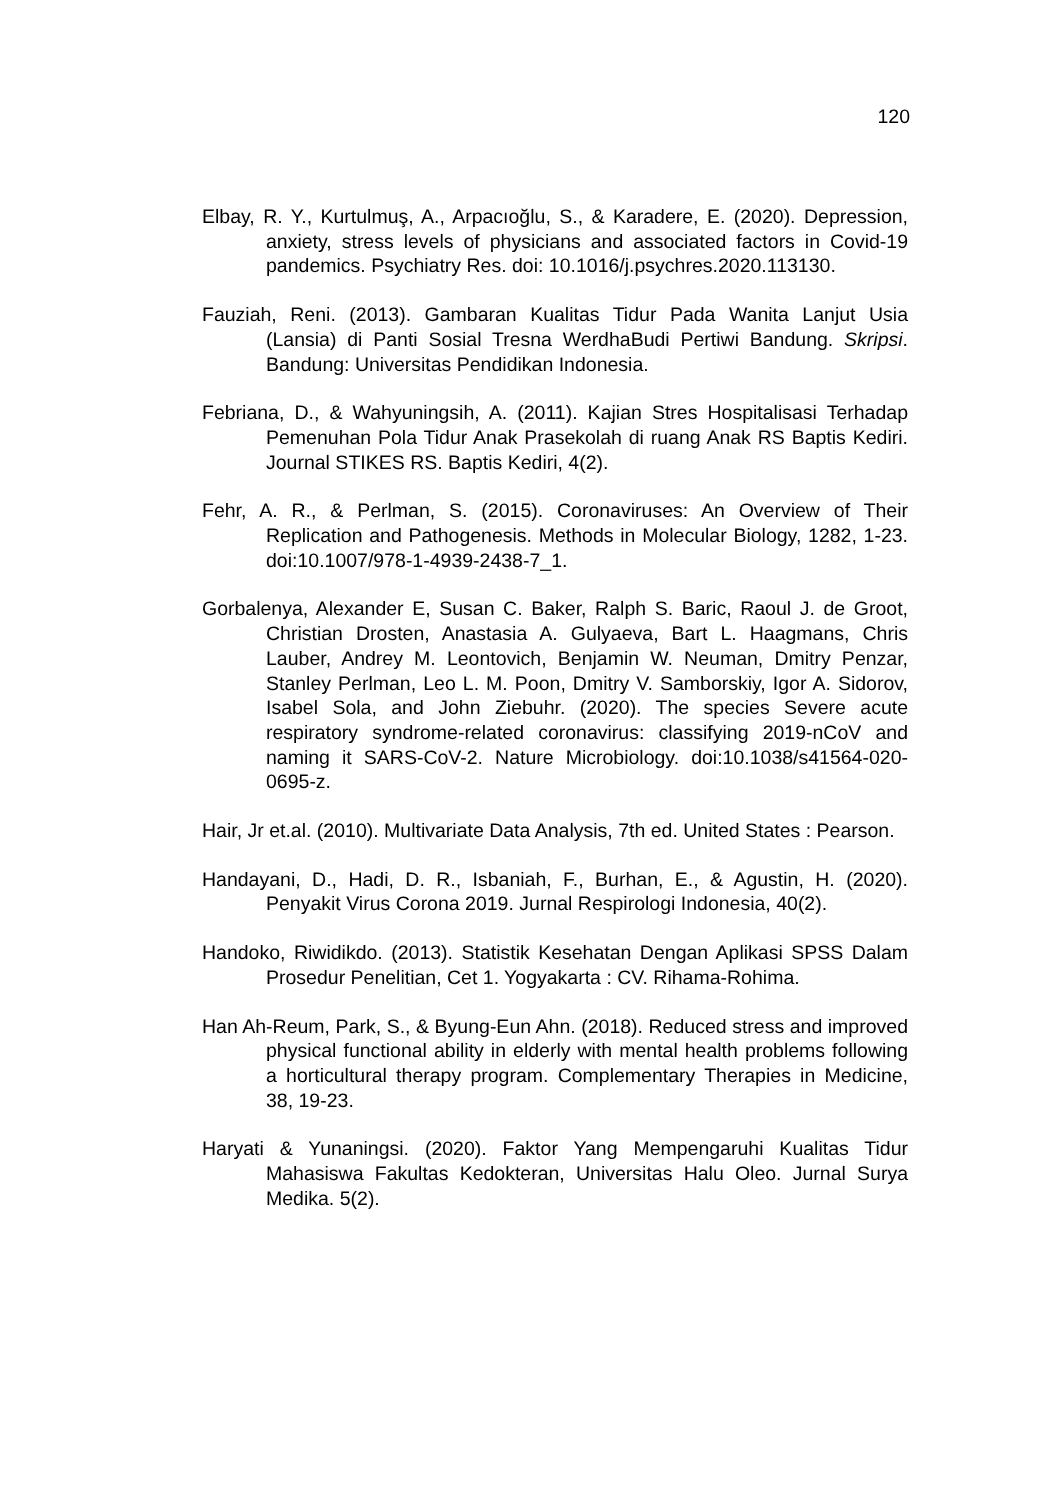120
Elbay, R. Y., Kurtulmuş, A., Arpacıoğlu, S., & Karadere, E. (2020). Depression, anxiety, stress levels of physicians and associated factors in Covid-19 pandemics. Psychiatry Res. doi: 10.1016/j.psychres.2020.113130.
Fauziah, Reni. (2013). Gambaran Kualitas Tidur Pada Wanita Lanjut Usia (Lansia) di Panti Sosial Tresna WerdhaBudi Pertiwi Bandung. Skripsi. Bandung: Universitas Pendidikan Indonesia.
Febriana, D., & Wahyuningsih, A. (2011). Kajian Stres Hospitalisasi Terhadap Pemenuhan Pola Tidur Anak Prasekolah di ruang Anak RS Baptis Kediri. Journal STIKES RS. Baptis Kediri, 4(2).
Fehr, A. R., & Perlman, S. (2015). Coronaviruses: An Overview of Their Replication and Pathogenesis. Methods in Molecular Biology, 1282, 1-23. doi:10.1007/978-1-4939-2438-7_1.
Gorbalenya, Alexander E, Susan C. Baker, Ralph S. Baric, Raoul J. de Groot, Christian Drosten, Anastasia A. Gulyaeva, Bart L. Haagmans, Chris Lauber, Andrey M. Leontovich, Benjamin W. Neuman, Dmitry Penzar, Stanley Perlman, Leo L. M. Poon, Dmitry V. Samborskiy, Igor A. Sidorov, Isabel Sola, and John Ziebuhr. (2020). The species Severe acute respiratory syndrome-related coronavirus: classifying 2019-nCoV and naming it SARS-CoV-2. Nature Microbiology. doi:10.1038/s41564-020-0695-z.
Hair, Jr et.al. (2010). Multivariate Data Analysis, 7th ed. United States : Pearson.
Handayani, D., Hadi, D. R., Isbaniah, F., Burhan, E., & Agustin, H. (2020). Penyakit Virus Corona 2019. Jurnal Respirologi Indonesia, 40(2).
Handoko, Riwidikdo. (2013). Statistik Kesehatan Dengan Aplikasi SPSS Dalam Prosedur Penelitian, Cet 1. Yogyakarta : CV. Rihama-Rohima.
Han Ah-Reum, Park, S., & Byung-Eun Ahn. (2018). Reduced stress and improved physical functional ability in elderly with mental health problems following a horticultural therapy program. Complementary Therapies in Medicine, 38, 19-23.
Haryati & Yunaningsi. (2020). Faktor Yang Mempengaruhi Kualitas Tidur Mahasiswa Fakultas Kedokteran, Universitas Halu Oleo. Jurnal Surya Medika. 5(2).